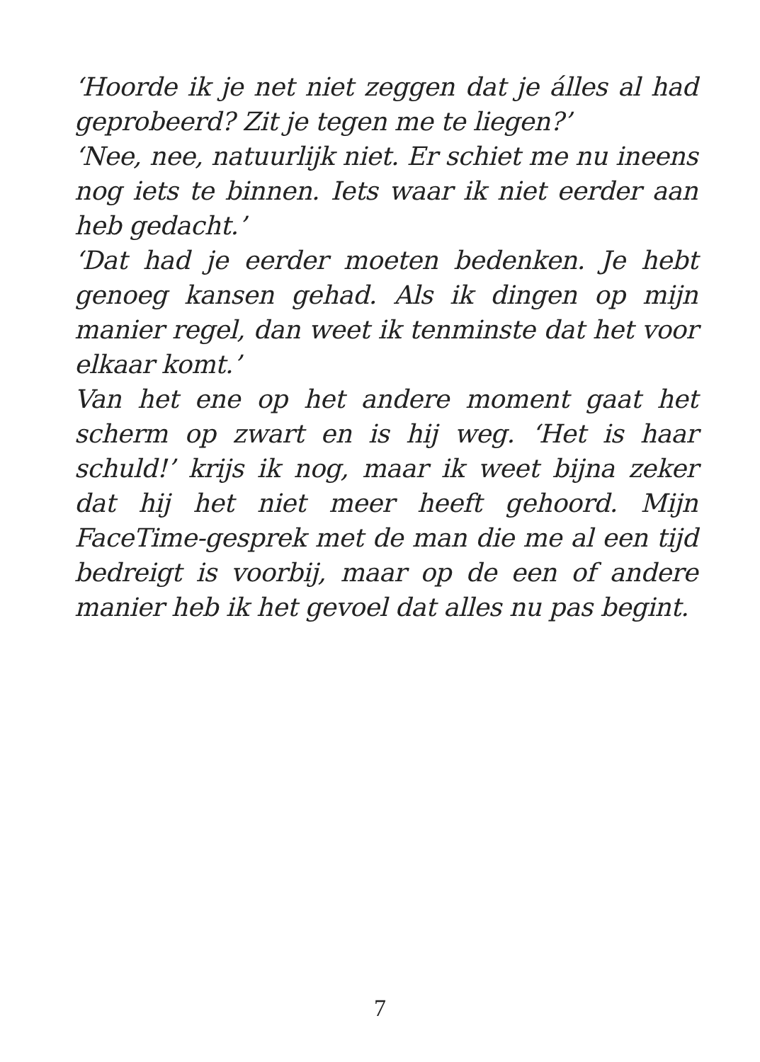‘Hoorde ik je net niet zeggen dat je álles al had geprobeerd? Zit je tegen me te liegen?’
‘Nee, nee, natuurlijk niet. Er schiet me nu ineens nog iets te binnen. Iets waar ik niet eerder aan heb gedacht.’
‘Dat had je eerder moeten bedenken. Je hebt genoeg kansen gehad. Als ik dingen op mijn manier regel, dan weet ik tenminste dat het voor elkaar komt.’
Van het ene op het andere moment gaat het scherm op zwart en is hij weg. ‘Het is haar schuld!’ krijs ik nog, maar ik weet bijna zeker dat hij het niet meer heeft gehoord. Mijn FaceTime-gesprek met de man die me al een tijd bedreigt is voorbij, maar op de een of andere manier heb ik het gevoel dat alles nu pas begint.
7